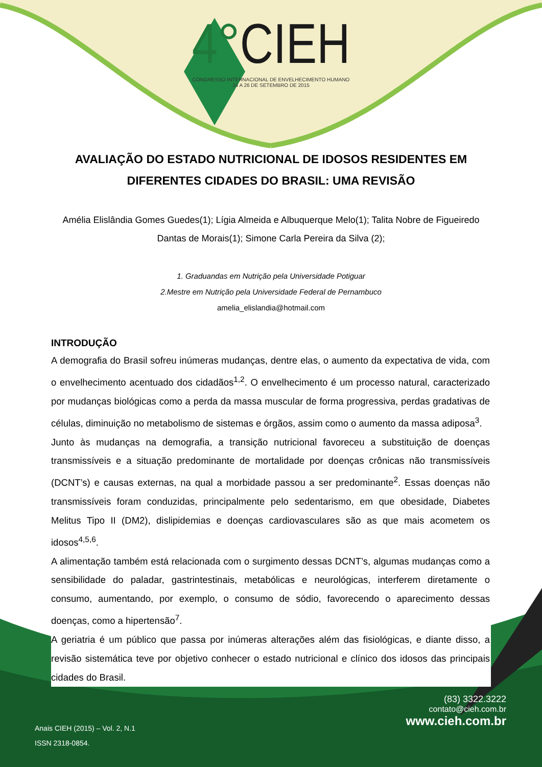4°CIEH
CONGRESSO INTERNACIONAL DE ENVELHECIMENTO HUMANO
24 A 26 DE SETEMBRO DE 2015
AVALIAÇÃO DO ESTADO NUTRICIONAL DE IDOSOS RESIDENTES EM DIFERENTES CIDADES DO BRASIL: UMA REVISÃO
Amélia Elislândia Gomes Guedes(1); Lígia Almeida e Albuquerque Melo(1); Talita Nobre de Figueiredo Dantas de Morais(1); Simone Carla Pereira da Silva (2);
1. Graduandas em Nutrição pela Universidade Potiguar
2.Mestre em Nutrição pela Universidade Federal de Pernambuco
amelia_elislandia@hotmail.com
INTRODUÇÃO
A demografia do Brasil sofreu inúmeras mudanças, dentre elas, o aumento da expectativa de vida, com o envelhecimento acentuado dos cidadãos<sup>1,2</sup>. O envelhecimento é um processo natural, caracterizado por mudanças biológicas como a perda da massa muscular de forma progressiva, perdas gradativas de células, diminuição no metabolismo de sistemas e órgãos, assim como o aumento da massa adiposa<sup>3</sup>.
Junto às mudanças na demografia, a transição nutricional favoreceu a substituição de doenças transmissíveis e a situação predominante de mortalidade por doenças crônicas não transmissíveis (DCNT’s) e causas externas, na qual a morbidade passou a ser predominante<sup>2</sup>. Essas doenças não transmissíveis foram conduzidas, principalmente pelo sedentarismo, em que obesidade, Diabetes Melitus Tipo II (DM2), dislipidemias e doenças cardiovasculares são as que mais acometem os idosos<sup>4,5,6</sup>.
A alimentação também está relacionada com o surgimento dessas DCNT’s, algumas mudanças como a sensibilidade do paladar, gastrintestinais, metabólicas e neurológicas, interferem diretamente o consumo, aumentando, por exemplo, o consumo de sódio, favorecendo o aparecimento dessas doenças, como a hipertensão<sup>7</sup>.
A geriatria é um público que passa por inúmeras alterações além das fisiológicas, e diante disso, a revisão sistemática teve por objetivo conhecer o estado nutricional e clínico dos idosos das principais cidades do Brasil.
(83) 3322.3222
contato@cieh.com.br
www.cieh.com.br
Anais CIEH (2015) – Vol. 2, N.1
ISSN 2318-0854.